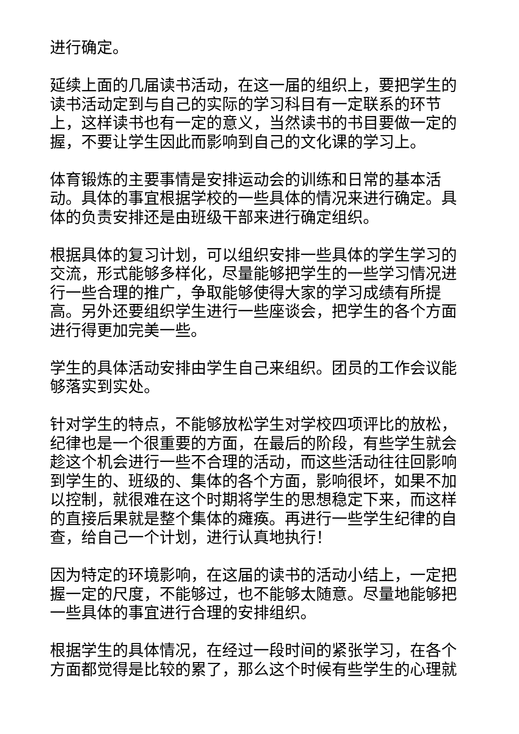进行确定。
延续上面的几届读书活动，在这一届的组织上，要把学生的读书活动定到与自己的实际的学习科目有一定联系的环节上，这样读书也有一定的意义，当然读书的书目要做一定的握，不要让学生因此而影响到自己的文化课的学习上。
体育锻炼的主要事情是安排运动会的训练和日常的基本活动。具体的事宜根据学校的一些具体的情况来进行确定。具体的负责安排还是由班级干部来进行确定组织。
根据具体的复习计划，可以组织安排一些具体的学生学习的交流，形式能够多样化，尽量能够把学生的一些学习情况进行一些合理的推广，争取能够使得大家的学习成绩有所提高。另外还要组织学生进行一些座谈会，把学生的各个方面进行得更加完美一些。
学生的具体活动安排由学生自己来组织。团员的工作会议能够落实到实处。
针对学生的特点，不能够放松学生对学校四项评比的放松，纪律也是一个很重要的方面，在最后的阶段，有些学生就会趁这个机会进行一些不合理的活动，而这些活动往往回影响到学生的、班级的、集体的各个方面，影响很坏，如果不加以控制，就很难在这个时期将学生的思想稳定下来，而这样的直接后果就是整个集体的瘫痪。再进行一些学生纪律的自查，给自己一个计划，进行认真地执行！
因为特定的环境影响，在这届的读书的活动小结上，一定把握一定的尺度，不能够过，也不能够太随意。尽量地能够把一些具体的事宜进行合理的安排组织。
根据学生的具体情况，在经过一段时间的紧张学习，在各个方面都觉得是比较的累了，那么这个时候有些学生的心理就